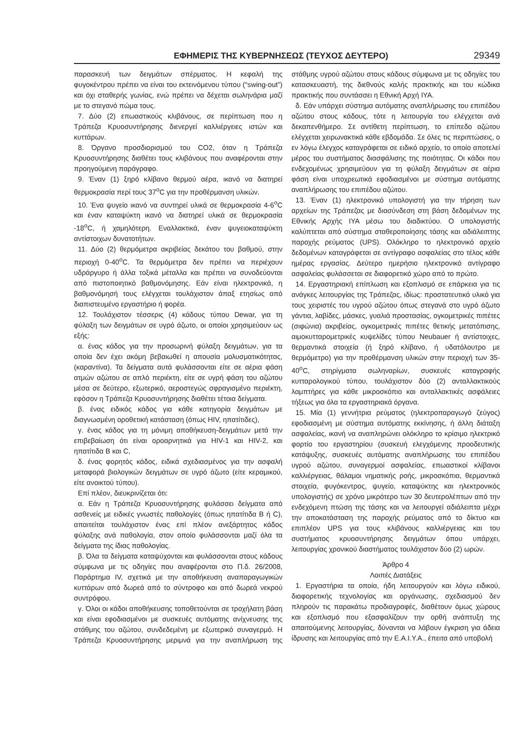ΕΦΗΜΕΡΙΣ ΤΗΣ ΚΥΒΕΡΝΗΣΕΩΣ (ΤΕΥΧΟΣ ΔΕΥΤΕΡΟ) 29349
παρασκευή των δειγμάτων σπέρματος. Η κεφαλή της φυγοκέντρου πρέπει να είναι του εκτεινόμενου τύπου (“swing-out”) και όχι σταθερής γωνίας, ενώ πρέπει να δέχεται σωληνάρια μαζί με το στεγανό πώμα τους.
7. Δύο (2) επωαστικούς κλιβάνους, σε περίπτωση που η Τράπεζα Κρυοσυντήρησης διενεργεί καλλιέργειες ιστών και κυττάρων.
8. Όργανο προσδιορισμού του CO2, όταν η Τράπεζα Κρυοσυντήρησης διαθέτει τους κλιβάνους που αναφέρονται στην προηγούμενη παράγραφο.
9. Έναν (1) ξηρό κλίβανο θερμού αέρα, ικανό να διατηρεί θερμοκρασία περί τους 37<sup>ο</sup>C για την προθέρμανση υλικών.
10. Ένα ψυγείο ικανό να συντηρεί υλικά σε θερμοκρασία 4-6<sup>ο</sup>C και έναν καταψύκτη ικανό να διατηρεί υλικά σε θερμοκρασία -18<sup>ο</sup>C, ή χαμηλότερη. Εναλλακτικά, έναν ψυγειοκαταψύκτη αντίστοιχων δυνατοτήτων.
11. Δύο (2) θερμόμετρα ακριβείας δεκάτου του βαθμού, στην περιοχή 0-40<sup>ο</sup>C. Τα θερμόμετρα δεν πρέπει να περιέχουν υδράργυρο ή άλλα τοξικά μέταλλα και πρέπει να συνοδεύονται από πιστοποιητικό βαθμονόμησης. Εάν είναι ηλεκτρονικά, η βαθμονόμησή τους ελέγχεται τουλάχιστον άπαξ ετησίως από διαπιστευμένο εργαστήριο ή φορέα.
12. Τουλάχιστον τέσσερις (4) κάδους τύπου Dewar, για τη φύλαξη των δειγμάτων σε υγρό άζωτο, οι οποίοι χρησιμεύουν ως εξής:
α. ένας κάδος για την προσωρινή φύλαξη δειγμάτων, για τα οποία δεν έχει ακόμη βεβαιωθεί η απουσία μολυσματικότητας, (καραντίνα). Τα δείγματα αυτά φυλάσσονται είτε σε αέρια φάση ατμών αζώτου σε απλό περιέκτη, είτε σε υγρή φάση του αζώτου μέσα σε δεύτερο, εξωτερικό, αεροστεγώς σφραγισμένο περιέκτη, εφόσον η Τράπεζα Κρυοσυντήρησης διαθέτει τέτοια δείγματα.
β. ένας ειδικός κάδος για κάθε κατηγορία δειγμάτων με διαγνωσμένη οροθετική κατάσταση (όπως HIV, ηπατίτιδες),
γ. ένας κάδος για τη μόνιμη αποθήκευση-δειγμάτων μετά την επιβεβαίωση ότι είναι οροαρνητικά για HIV-1 και HIV-2, και ηπατίτιδα Β και C,
δ. ένας φορητός κάδος, ειδικά σχεδιασμένος για την ασφαλή μεταφορά βιολογικών δειγμάτων σε υγρό άζωτο (είτε κεραμικού, είτε ανοικτού τύπου).
Επί πλέον, διευκρινίζεται ότι:
α. Εάν η Τράπεζα Κρυοσυντήρησης φυλάσσει δείγματα από ασθενείς με ειδικές γνωστές παθολογίες (όπως ηπατίτιδα Β ή C), απαιτείται τουλάχιστον ένας επί πλέον ανεξάρτητος κάδος φύλαξης ανά παθολογία, στον οποίο φυλάσσονται μαζί όλα τα δείγματα της ίδιας παθολογίας.
β. Όλα τα δείγματα καταψύχονται και φυλάσσονται στους κάδους σύμφωνα με τις οδηγίες που αναφέρονται στο Π.δ. 26/2008, Παράρτημα IV, σχετικά με την αποθήκευση αναπαραγωγικών κυττάρων από δωρεά από το σύντροφο και από δωρεά νεκρού συντρόφου.
γ. Όλοι οι κάδοι αποθήκευσης τοποθετούνται σε τροχήλατη βάση και είναι εφοδιασμένοι με συσκευές αυτόματης ανίχνευσης της στάθμης του αζώτου, συνδεδεμένη με εξωτερικό συναγερμό. Η Τράπεζα Κρυοσυντήρησης μεριμνά για την αναπλήρωση της στάθμης υγρού αζώτου στους κάδους σύμφωνα με τις οδηγίες του κατασκευαστή, της διεθνούς καλής πρακτικής και του κώδικα πρακτικής που συντάσσει η Εθνική Αρχή ΙΥΑ.
δ. Εάν υπάρχει σύστημα αυτόματης αναπλήρωσης του επιπέδου αζώτου στους κάδους, τότε η λειτουργία του ελέγχεται ανά δεκαπενθήμερο. Σε αντίθετη περίπτωση, το επίπεδο αζώτου ελέγχεται χειρωνακτικά κάθε εβδομάδα. Σε όλες τις περιπτώσεις, ο εν λόγω έλεγχος καταγράφεται σε ειδικό αρχείο, το οποίο αποτελεί μέρος του συστήματος διασφάλισης της ποιότητας. Οι κάδοι που ενδεχομένως χρησιμεύουν για τη φύλαξη δειγμάτων σε αέρια φάση είναι υποχρεωτικά εφοδιασμένοι με σύστημα αυτόματης αναπλήρωσης του επιπέδου αζώτου.
13. Έναν (1) ηλεκτρονικό υπολογιστή για την τήρηση των αρχείων της Τράπεζας με διασύνδεση στη βάση δεδομένων της Εθνικής Αρχής ΙΥΑ μέσω του διαδικτύου. Ο υπολογιστής καλύπτεται από σύστημα σταθεροποίησης τάσης και αδιάλειπτης παροχής ρεύματος (UPS). Ολόκληρο το ηλεκτρονικό αρχείο δεδομένων καταγράφεται σε αντίγραφο ασφαλείας στο τέλος κάθε ημέρας εργασίας. Δεύτερο ημερήσιο ηλεκτρονικό αντίγραφο ασφαλείας φυλάσσεται σε διαφορετικό χώρο από το πρώτο.
14. Εργαστηριακή επίπλωση και εξοπλισμό σε επάρκεια για τις ανάγκες λειτουργίας της Τράπεζας, ιδίως: προστατευτικό υλικό για τους χειριστές του υγρού αζώτου όπως στεγανά στο υγρό άζωτο γάντια, λαβίδες, μάσκες, γυαλιά προστασίας, ογκομετρικές πιπέτες (σιφώνια) ακριβείας, ογκομετρικές πιπέτες θετικής μετατόπισης, αιμοκυτταρομετρικές κυψελίδες τύπου Neubauer ή αντίστοιχες, θερμαντικά στοιχεία (ή ξηρό κλίβανο, ή υδατόλουτρο με θερμόμετρο) για την προθέρμανση υλικών στην περιοχή των 35-40<sup>ο</sup>C, στηρίγματα σωληναρίων, συσκευές καταγραφής κυτταρολογικού τύπου, τουλάχιστον δύο (2) ανταλλακτικούς λαμπτήρες για κάθε μικροσκόπιο και ανταλλακτικές ασφάλειες τήξεως για όλα τα εργαστηριακά όργανα.
15. Μία (1) γεννήτρια ρεύματος (ηλεκτροπαραγωγό ζεύγος) εφοδιασμένη με σύστημα αυτόματης εκκίνησης, ή άλλη διάταξη ασφαλείας, ικανή να αναπληρώνει ολόκληρο το κρίσιμο ηλεκτρικό φορτίο του εργαστηρίου (συσκευή ελεγχόμενης προοδευτικής κατάψυξης, συσκευές αυτόματης αναπλήρωσης του επιπέδου υγρού αζώτου, συναγερμοί ασφαλείας, επωαστικοί κλίβανοι καλλιέργειας, θάλαμοι νηματικής ροής, μικροσκόπια, θερμαντικά στοιχεία, φυγόκεντρος, ψυγείο, καταψύκτης και ηλεκτρονικός υπολογιστής) σε χρόνο μικρότερο των 30 δευτερολέπτων από την ενδεχόμενη πτώση της τάσης και να λειτουργεί αδιάλειπτα μέχρι την αποκατάσταση της παροχής ρεύματος από το δίκτυο και επιπλέον UPS για τους κλιβάνους καλλιέργειας και του συστήματος κρυοσυντήρησης δειγμάτων όπου υπάρχει, λειτουργίας χρονικού διαστήματος τουλάχιστον δύο (2) ωρών.
Άρθρο 4
Λοιπές Διατάξεις
1. Εργαστήρια τα οποία, ήδη λειτουργούν και λόγω ειδικού, διαφορετικής τεχνολογίας και οργάνωσης, σχεδιασμού δεν πληρούν τις παρακάτω προδιαγραφές, διαθέτουν όμως χώρους και εξοπλισμό που εξασφαλίζουν την ορθή ανάπτυξη της απαιτούμενης λειτουργίας, δύνανται να λάβουν έγκριση για άδεια ίδρυσης και λειτουργίας από την Ε.Α.Ι.Υ.Α., έπειτα από υποβολή